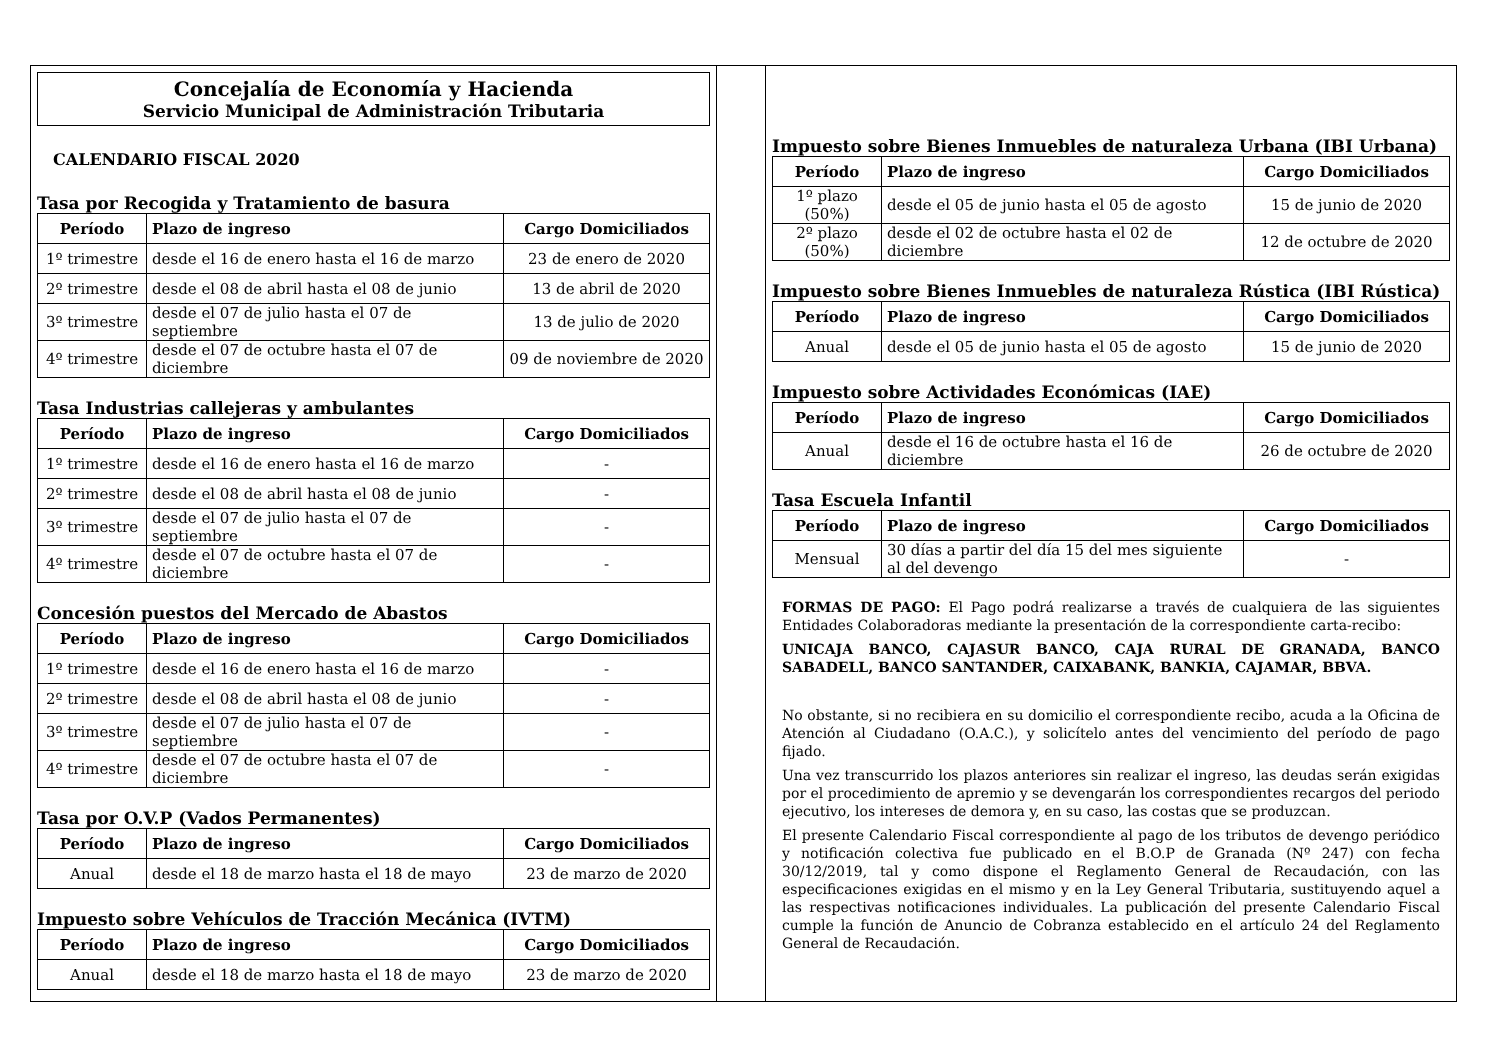Concejalía de Economía y Hacienda
Servicio Municipal de Administración Tributaria
CALENDARIO FISCAL 2020
Tasa por Recogida y Tratamiento de basura
| Período | Plazo de ingreso | Cargo Domiciliados |
| --- | --- | --- |
| 1º trimestre | desde el 16 de enero hasta el 16 de marzo | 23 de enero de 2020 |
| 2º trimestre | desde el 08 de abril hasta el 08 de junio | 13 de abril de 2020 |
| 3º trimestre | desde el 07 de julio hasta el 07 de septiembre | 13 de julio de 2020 |
| 4º trimestre | desde el 07 de octubre hasta el 07 de diciembre | 09 de noviembre de 2020 |
Tasa Industrias callejeras y ambulantes
| Período | Plazo de ingreso | Cargo Domiciliados |
| --- | --- | --- |
| 1º trimestre | desde el 16 de enero hasta el 16 de marzo | - |
| 2º trimestre | desde el 08 de abril hasta el 08 de junio | - |
| 3º trimestre | desde el 07 de julio hasta el 07 de septiembre | - |
| 4º trimestre | desde el 07 de octubre hasta el 07 de diciembre | - |
Concesión puestos del Mercado de Abastos
| Período | Plazo de ingreso | Cargo Domiciliados |
| --- | --- | --- |
| 1º trimestre | desde el 16 de enero hasta el 16 de marzo | - |
| 2º trimestre | desde el 08 de abril hasta el 08 de junio | - |
| 3º trimestre | desde el 07 de julio hasta el 07 de septiembre | - |
| 4º trimestre | desde el 07 de octubre hasta el 07 de diciembre | - |
Tasa por O.V.P (Vados Permanentes)
| Período | Plazo de ingreso | Cargo Domiciliados |
| --- | --- | --- |
| Anual | desde el 18 de marzo hasta el 18 de mayo | 23 de marzo de 2020 |
Impuesto sobre Vehículos de Tracción Mecánica (IVTM)
| Período | Plazo de ingreso | Cargo Domiciliados |
| --- | --- | --- |
| Anual | desde el 18 de marzo hasta el 18 de mayo | 23 de marzo de 2020 |
Impuesto sobre Bienes Inmuebles de naturaleza Urbana (IBI Urbana)
| Período | Plazo de ingreso | Cargo Domiciliados |
| --- | --- | --- |
| 1º plazo (50%) | desde el 05 de junio hasta el 05 de agosto | 15 de junio de 2020 |
| 2º plazo (50%) | desde el 02 de octubre hasta el 02 de diciembre | 12 de octubre de 2020 |
Impuesto sobre Bienes Inmuebles de naturaleza Rústica (IBI Rústica)
| Período | Plazo de ingreso | Cargo Domiciliados |
| --- | --- | --- |
| Anual | desde el 05 de junio hasta el 05 de agosto | 15 de junio de 2020 |
Impuesto sobre Actividades Económicas (IAE)
| Período | Plazo de ingreso | Cargo Domiciliados |
| --- | --- | --- |
| Anual | desde el 16 de octubre hasta el 16 de diciembre | 26 de octubre de 2020 |
Tasa Escuela Infantil
| Período | Plazo de ingreso | Cargo Domiciliados |
| --- | --- | --- |
| Mensual | 30 días a partir del día 15 del mes siguiente al del devengo | - |
FORMAS DE PAGO: El Pago podrá realizarse a través de cualquiera de las siguientes Entidades Colaboradoras mediante la presentación de la correspondiente carta-recibo:
UNICAJA BANCO, CAJASUR BANCO, CAJA RURAL DE GRANADA, BANCO SABADELL, BANCO SANTANDER, CAIXABANK, BANKIA, CAJAMAR, BBVA.
No obstante, si no recibiera en su domicilio el correspondiente recibo, acuda a la Oficina de Atención al Ciudadano (O.A.C.), y solicítelo antes del vencimiento del período de pago fijado.
Una vez transcurrido los plazos anteriores sin realizar el ingreso, las deudas serán exigidas por el procedimiento de apremio y se devengarán los correspondientes recargos del periodo ejecutivo, los intereses de demora y, en su caso, las costas que se produzcan.
El presente Calendario Fiscal correspondiente al pago de los tributos de devengo periódico y notificación colectiva fue publicado en el B.O.P de Granada (Nº 247) con fecha 30/12/2019, tal y como dispone el Reglamento General de Recaudación, con las especificaciones exigidas en el mismo y en la Ley General Tributaria, sustituyendo aquel a las respectivas notificaciones individuales. La publicación del presente Calendario Fiscal cumple la función de Anuncio de Cobranza establecido en el artículo 24 del Reglamento General de Recaudación.